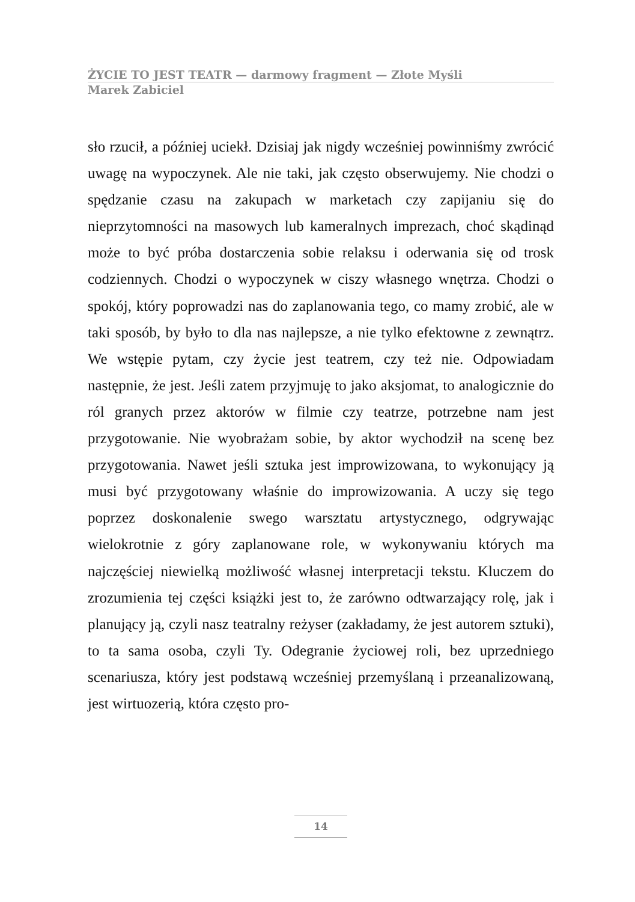ŻYCIE TO JEST TEATR — darmowy fragment — Złote Myśli
Marek Zabiciel
sło rzucił, a później uciekł. Dzisiaj jak nigdy wcześniej powinniśmy zwrócić uwagę na wypoczynek. Ale nie taki, jak często obserwujemy. Nie chodzi o spędzanie czasu na zakupach w marketach czy zapijaniu się do nieprzytomności na masowych lub kameralnych imprezach, choć skądinąd może to być próba dostarczenia sobie relaksu i oderwania się od trosk codziennych. Chodzi o wypoczynek w ciszy własnego wnętrza. Chodzi o spokój, który poprowadzi nas do zaplanowania tego, co mamy zrobić, ale w taki sposób, by było to dla nas najlepsze, a nie tylko efektowne z zewnątrz. We wstępie pytam, czy życie jest teatrem, czy też nie. Odpowiadam następnie, że jest. Jeśli zatem przyjmuję to jako aksjomat, to analogicznie do ról granych przez aktorów w filmie czy teatrze, potrzebne nam jest przygotowanie. Nie wyobrażam sobie, by aktor wychodził na scenę bez przygotowania. Nawet jeśli sztuka jest improwizowana, to wykonujący ją musi być przygotowany właśnie do improwizowania. A uczy się tego poprzez doskonalenie swego warsztatu artystycznego, odgrywając wielokrotnie z góry zaplanowane role, w wykonywaniu których ma najczęściej niewielką możliwość własnej interpretacji tekstu. Kluczem do zrozumienia tej części książki jest to, że zarówno odtwarzający rolę, jak i planujący ją, czyli nasz teatralny reżyser (zakładamy, że jest autorem sztuki), to ta sama osoba, czyli Ty. Odegranie życiowej roli, bez uprzedniego scenariusza, który jest podstawą wcześniej przemyślaną i przeanalizowaną, jest wirtuozerią, która często pro-
14